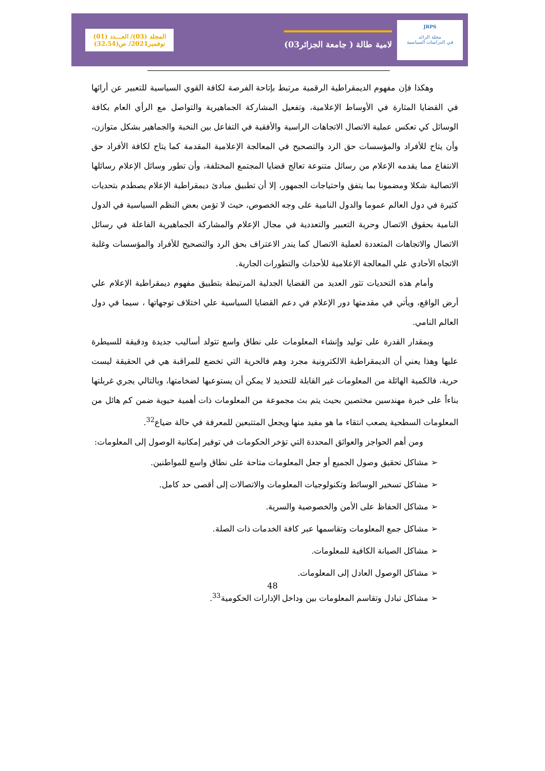المجلد (03)/ العـــدد (01)
نوفمبر2021/ ص(32،54)
لامية طالة ( جامعة الجزائر03)
JRPS
مجلة الرائد
في الدراسات السياسية
وهكذا فإن مفهوم الديمقراطية الرقمية مرتبط بإتاحة الفرصة لكافة القوي السياسية للتعبير عن أرائها في القضايا المثارة في الأوساط الإعلامية، وتفعيل المشاركة الجماهيرية والتواصل مع الرأي العام بكافة الوسائل كي تعكس عملية الاتصال الاتجاهات الراسية والأفقية في التفاعل بين النخبة والجماهير بشكل متوازن، وأن يتاح للأفراد والمؤسسات حق الرد والتصحيح في المعالجة الإعلامية المقدمة كما يتاح لكافة الأفراد حق الانتفاع مما يقدمه الإعلام من رسائل متنوعة تعالج قضايا المجتمع المختلفة، وأن تطور وسائل الإعلام رسائلها الاتصالية شكلا ومضمونا بما يتفق واحتياجات الجمهور، إلا أن تطبيق مبادئ ديمقراطية الإعلام يصطدم بتحديات كثيرة في دول العالم عموما والدول النامية على وجه الخصوص، حيث لا تؤمن بعض النظم السياسية في الدول النامية بحقوق الاتصال وحرية التعبير والتعددية في مجال الإعلام والمشاركة الجماهيرية الفاعلة في رسائل الاتصال والاتجاهات المتعددة لعملية الاتصال كما يندر الاعتراف بحق الرد والتصحيح للأفراد والمؤسسات وغلبة الاتجاه الأحادي علي المعالجة الإعلامية للأحداث والتطورات الجارية.
وأمام هذه التحديات تثور العديد من القضايا الجدلية المرتبطة بتطبيق مفهوم ديمقراطية الإعلام علي أرض الواقع، ويأتي في مقدمتها دور الإعلام في دعم القضايا السياسية علي اختلاف توجهاتها ، سيما في دول العالم النامي.
وبمقدار القدرة على توليد وإنشاء المعلومات على نطاق واسع تتولد أساليب جديدة ودقيقة للسيطرة عليها وهذا يعني أن الديمقراطية الالكترونية مجرد وهم فالحرية التي تخضع للمراقبة هي في الحقيقة ليست حرية، فالكمية الهائلة من المعلومات غير القابلة للتحديد لا يمكن أن يستوعبها لضخامتها، وبالتالي يجري غربلتها بناءاً على خبرة مهندسين مختصين بحيث يتم بث مجموعة من المعلومات ذات أهمية حيوية ضمن كم هائل من المعلومات السطحية يصعب انتقاء ما هو مفيد منها ويجعل المتتبعين للمعرفة في حالة ضياع<sup>32</sup>.
ومن أهم الحواجز والعوائق المحددة التي تؤخر الحكومات في توفير إمكانية الوصول إلى المعلومات:
➢ مشاكل تحقيق وصول الجميع أو جعل المعلومات متاحة على نطاق واسع للمواطنين.
➢ مشاكل تسخير الوسائط وتكنولوجيات المعلومات والاتصالات إلى أقصى حد كامل.
➢ مشاكل الحفاظ على الأمن والخصوصية والسرية.
➢ مشاكل جمع المعلومات وتقاسمها عبر كافة الخدمات ذات الصلة.
➢ مشاكل الصيانة الكافية للمعلومات.
➢ مشاكل الوصول العادل إلى المعلومات.
➢ مشاكل تبادل وتقاسم المعلومات بين وداخل الإدارات الحكومية<sup>33</sup>.
48